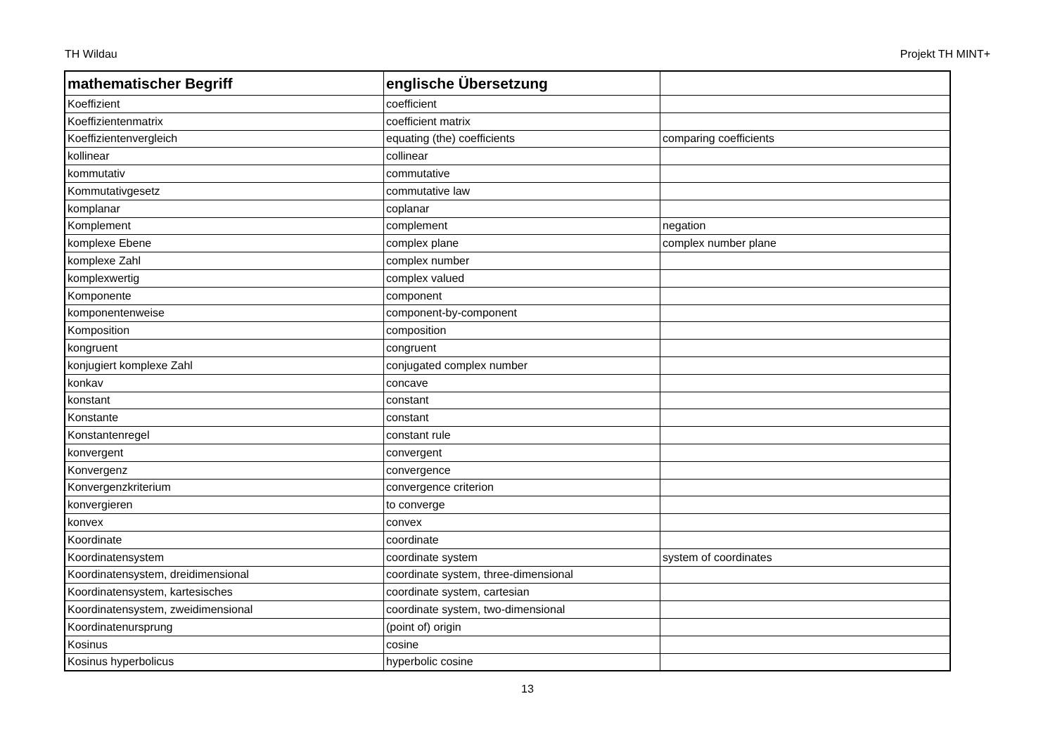TH Wildau Projekt TH MINT+
| mathematischer Begriff | englische Übersetzung | |
| --- | --- | --- |
| Koeffizient | coefficient | |
| Koeffizientenmatrix | coefficient matrix | |
| Koeffizientenvergleich | equating (the) coefficients | comparing coefficients |
| kollinear | collinear | |
| kommutativ | commutative | |
| Kommutativgesetz | commutative law | |
| komplanar | coplanar | |
| Komplement | complement | negation |
| komplexe Ebene | complex plane | complex number plane |
| komplexe Zahl | complex number | |
| komplexwertig | complex valued | |
| Komponente | component | |
| komponentenweise | component-by-component | |
| Komposition | composition | |
| kongruent | congruent | |
| konjugiert komplexe Zahl | conjugated complex number | |
| konkav | concave | |
| konstant | constant | |
| Konstante | constant | |
| Konstantenregel | constant rule | |
| konvergent | convergent | |
| Konvergenz | convergence | |
| Konvergenzkriterium | convergence criterion | |
| konvergieren | to converge | |
| konvex | convex | |
| Koordinate | coordinate | |
| Koordinatensystem | coordinate system | system of coordinates |
| Koordinatensystem, dreidimensional | coordinate system, three-dimensional | |
| Koordinatensystem, kartesisches | coordinate system, cartesian | |
| Koordinatensystem, zweidimensional | coordinate system, two-dimensional | |
| Koordinatenursprung | (point of) origin | |
| Kosinus | cosine | |
| Kosinus hyperbolicus | hyperbolic cosine | |
13